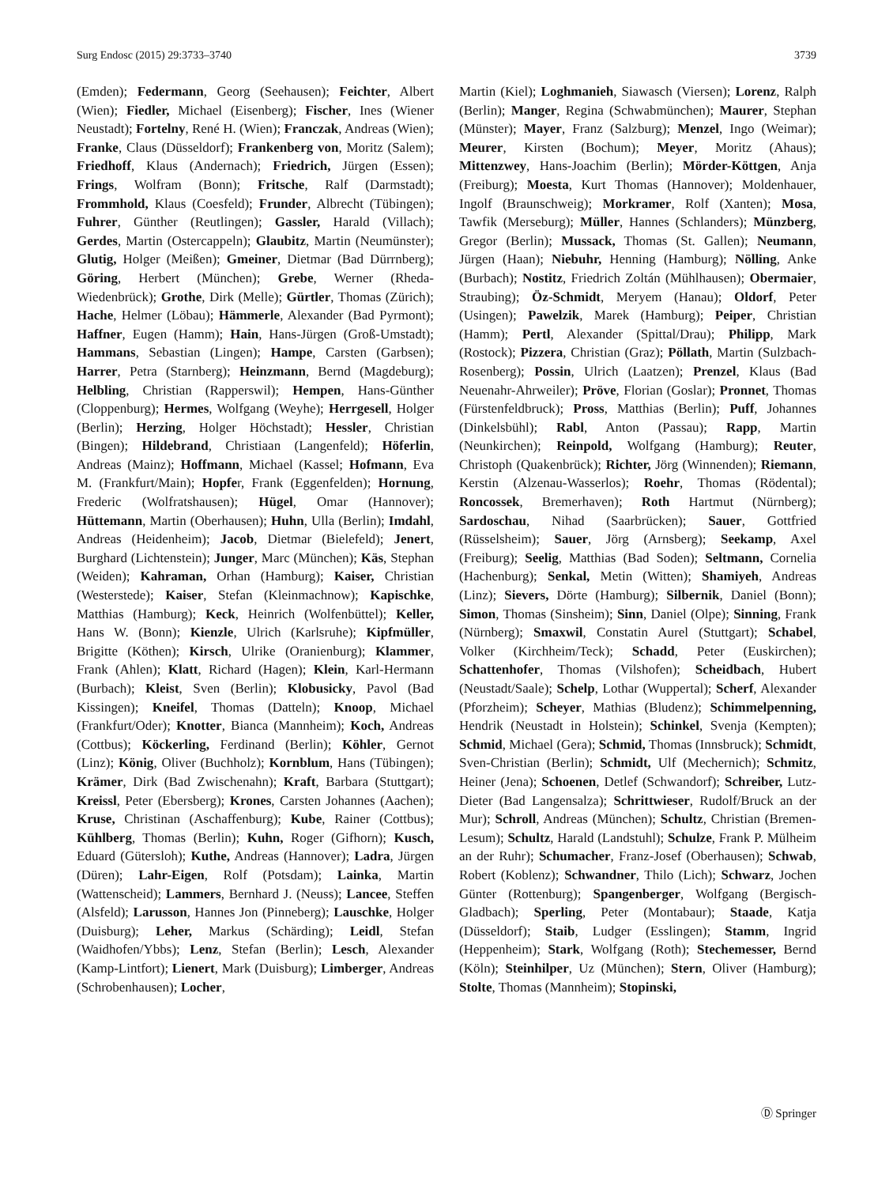Surg Endosc (2015) 29:3733–3740 3739
(Emden); Federmann, Georg (Seehausen); Feichter, Albert (Wien); Fiedler, Michael (Eisenberg); Fischer, Ines (Wiener Neustadt); Fortelny, René H. (Wien); Franczak, Andreas (Wien); Franke, Claus (Düsseldorf); Frankenberg von, Moritz (Salem); Friedhoff, Klaus (Andernach); Friedrich, Jürgen (Essen); Frings, Wolfram (Bonn); Fritsche, Ralf (Darmstadt); Frommhold, Klaus (Coesfeld); Frunder, Albrecht (Tübingen); Fuhrer, Günther (Reutlingen); Gassler, Harald (Villach); Gerdes, Martin (Ostercappeln); Glaubitz, Martin (Neumünster); Glutig, Holger (Meißen); Gmeiner, Dietmar (Bad Dürrnberg); Göring, Herbert (München); Grebe, Werner (Rheda-Wiedenbrück); Grothe, Dirk (Melle); Gürtler, Thomas (Zürich); Hache, Helmer (Löbau); Hämmerle, Alexander (Bad Pyrmont); Haffner, Eugen (Hamm); Hain, Hans-Jürgen (Groß-Umstadt); Hammans, Sebastian (Lingen); Hampe, Carsten (Garbsen); Harrer, Petra (Starnberg); Heinzmann, Bernd (Magdeburg); Helbling, Christian (Rapperswil); Hempen, Hans-Günther (Cloppenburg); Hermes, Wolfgang (Weyhe); Herrgesell, Holger (Berlin); Herzing, Holger Höchstadt); Hessler, Christian (Bingen); Hildebrand, Christiaan (Langenfeld); Höferlin, Andreas (Mainz); Hoffmann, Michael (Kassel; Hofmann, Eva M. (Frankfurt/Main); Hopfer, Frank (Eggenfelden); Hornung, Frederic (Wolfratshausen); Hügel, Omar (Hannover); Hüttemann, Martin (Oberhausen); Huhn, Ulla (Berlin); Imdahl, Andreas (Heidenheim); Jacob, Dietmar (Bielefeld); Jenert, Burghard (Lichtenstein); Junger, Marc (München); Käs, Stephan (Weiden); Kahraman, Orhan (Hamburg); Kaiser, Christian (Westerstede); Kaiser, Stefan (Kleinmachnow); Kapischke, Matthias (Hamburg); Keck, Heinrich (Wolfenbüttel); Keller, Hans W. (Bonn); Kienzle, Ulrich (Karlsruhe); Kipfmüller, Brigitte (Köthen); Kirsch, Ulrike (Oranienburg); Klammer, Frank (Ahlen); Klatt, Richard (Hagen); Klein, Karl-Hermann (Burbach); Kleist, Sven (Berlin); Klobusicky, Pavol (Bad Kissingen); Kneifel, Thomas (Datteln); Knoop, Michael (Frankfurt/Oder); Knotter, Bianca (Mannheim); Koch, Andreas (Cottbus); Köckerling, Ferdinand (Berlin); Köhler, Gernot (Linz); König, Oliver (Buchholz); Kornblum, Hans (Tübingen); Krämer, Dirk (Bad Zwischenahn); Kraft, Barbara (Stuttgart); Kreissl, Peter (Ebersberg); Krones, Carsten Johannes (Aachen); Kruse, Christinan (Aschaffenburg); Kube, Rainer (Cottbus); Kühlberg, Thomas (Berlin); Kuhn, Roger (Gifhorn); Kusch, Eduard (Gütersloh); Kuthe, Andreas (Hannover); Ladra, Jürgen (Düren); Lahr-Eigen, Rolf (Potsdam); Lainka, Martin (Wattenscheid); Lammers, Bernhard J. (Neuss); Lancee, Steffen (Alsfeld); Larusson, Hannes Jon (Pinneberg); Lauschke, Holger (Duisburg); Leher, Markus (Schärding); Leidl, Stefan (Waidhofen/Ybbs); Lenz, Stefan (Berlin); Lesch, Alexander (Kamp-Lintfort); Lienert, Mark (Duisburg); Limberger, Andreas (Schrobenhausen); Locher,
Martin (Kiel); Loghmanieh, Siawasch (Viersen); Lorenz, Ralph (Berlin); Manger, Regina (Schwabmünchen); Maurer, Stephan (Münster); Mayer, Franz (Salzburg); Menzel, Ingo (Weimar); Meurer, Kirsten (Bochum); Meyer, Moritz (Ahaus); Mittenzwey, Hans-Joachim (Berlin); Mörder-Köttgen, Anja (Freiburg); Moesta, Kurt Thomas (Hannover); Moldenhauer, Ingolf (Braunschweig); Morkramer, Rolf (Xanten); Mosa, Tawfik (Merseburg); Müller, Hannes (Schlanders); Münzberg, Gregor (Berlin); Mussack, Thomas (St. Gallen); Neumann, Jürgen (Haan); Niebuhr, Henning (Hamburg); Nölling, Anke (Burbach); Nostitz, Friedrich Zoltán (Mühlhausen); Obermaier, Straubing); Öz-Schmidt, Meryem (Hanau); Oldorf, Peter (Usingen); Pawelzik, Marek (Hamburg); Peiper, Christian (Hamm); Pertl, Alexander (Spittal/Drau); Philipp, Mark (Rostock); Pizzera, Christian (Graz); Pöllath, Martin (Sulzbach-Rosenberg); Possin, Ulrich (Laatzen); Prenzel, Klaus (Bad Neuenahr-Ahrweiler); Pröve, Florian (Goslar); Pronnet, Thomas (Fürstenfeldbruck); Pross, Matthias (Berlin); Puff, Johannes (Dinkelsbühl); Rabl, Anton (Passau); Rapp, Martin (Neunkirchen); Reinpold, Wolfgang (Hamburg); Reuter, Christoph (Quakenbrück); Richter, Jörg (Winnenden); Riemann, Kerstin (Alzenau-Wasserlos); Roehr, Thomas (Rödental); Roncossek, Bremerhaven); Roth Hartmut (Nürnberg); Sardoschau, Nihad (Saarbrücken); Sauer, Gottfried (Rüsselsheim); Sauer, Jörg (Arnsberg); Seekamp, Axel (Freiburg); Seelig, Matthias (Bad Soden); Seltmann, Cornelia (Hachenburg); Senkal, Metin (Witten); Shamiyeh, Andreas (Linz); Sievers, Dörte (Hamburg); Silbernik, Daniel (Bonn); Simon, Thomas (Sinsheim); Sinn, Daniel (Olpe); Sinning, Frank (Nürnberg); Smaxwil, Constatin Aurel (Stuttgart); Schabel, Volker (Kirchheim/Teck); Schadd, Peter (Euskirchen); Schattenhofer, Thomas (Vilshofen); Scheidbach, Hubert (Neustadt/Saale); Schelp, Lothar (Wuppertal); Scherf, Alexander (Pforzheim); Scheyer, Mathias (Bludenz); Schimmelpenning, Hendrik (Neustadt in Holstein); Schinkel, Svenja (Kempten); Schmid, Michael (Gera); Schmid, Thomas (Innsbruck); Schmidt, Sven-Christian (Berlin); Schmidt, Ulf (Mechernich); Schmitz, Heiner (Jena); Schoenen, Detlef (Schwandorf); Schreiber, Lutz-Dieter (Bad Langensalza); Schrittwieser, Rudolf/Bruck an der Mur); Schroll, Andreas (München); Schultz, Christian (Bremen-Lesum); Schultz, Harald (Landstuhl); Schulze, Frank P. Mülheim an der Ruhr); Schumacher, Franz-Josef (Oberhausen); Schwab, Robert (Koblenz); Schwandner, Thilo (Lich); Schwarz, Jochen Günter (Rottenburg); Spangenberger, Wolfgang (Bergisch-Gladbach); Sperling, Peter (Montabaur); Staade, Katja (Düsseldorf); Staib, Ludger (Esslingen); Stamm, Ingrid (Heppenheim); Stark, Wolfgang (Roth); Stechemesser, Bernd (Köln); Steinhilper, Uz (München); Stern, Oliver (Hamburg); Stolte, Thomas (Mannheim); Stopinski,
Ⓓ Springer